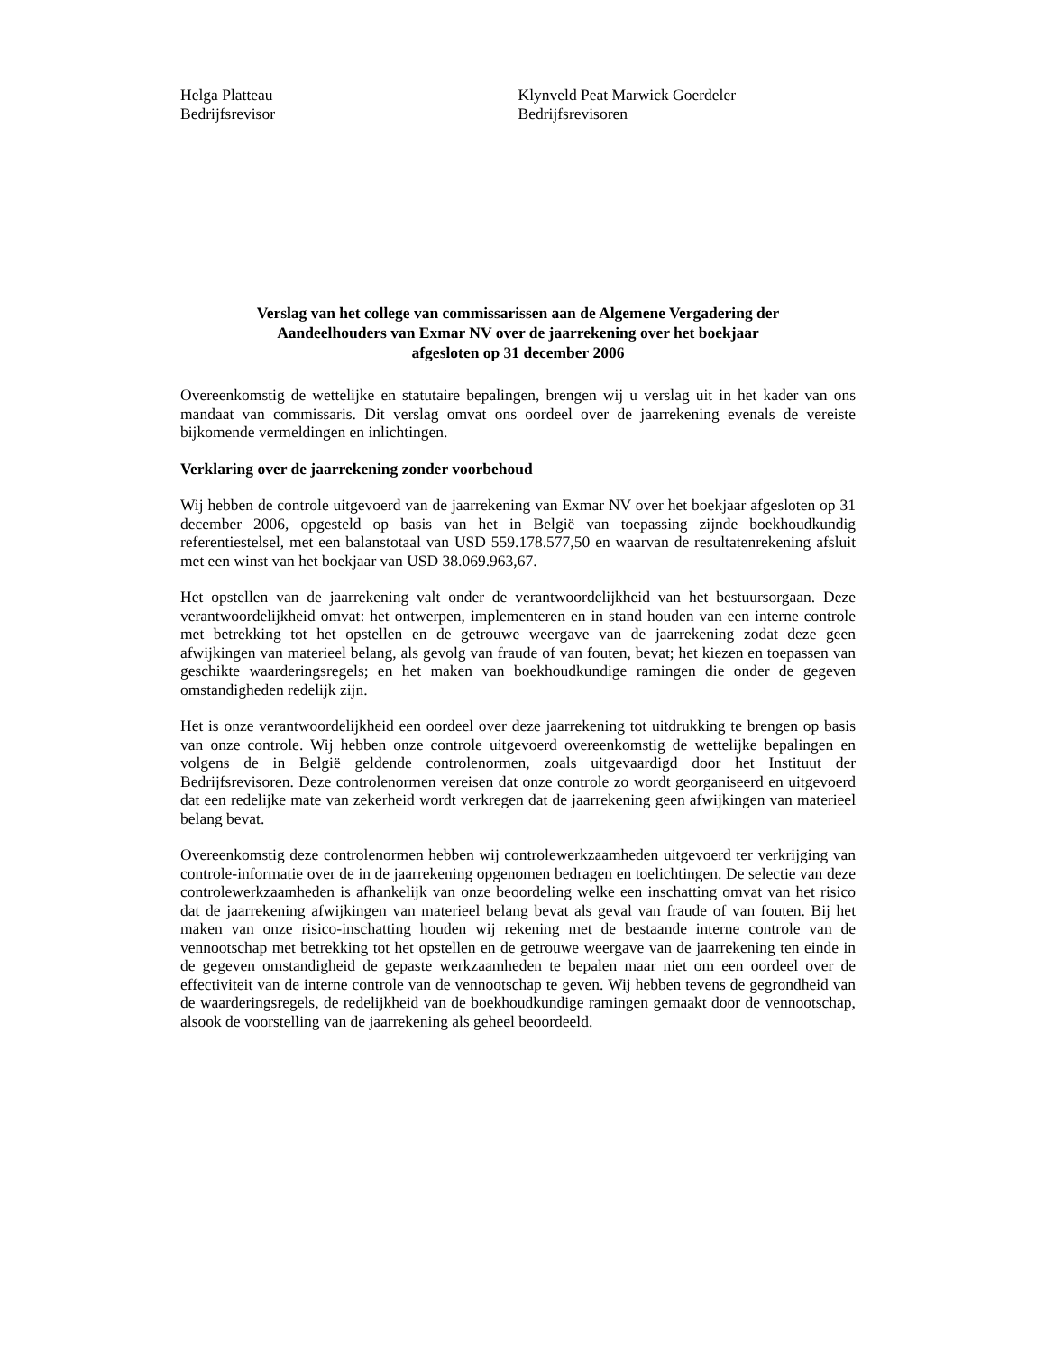Helga Platteau
Bedrijfsrevisor
Klynveld Peat Marwick Goerdeler
Bedrijfsrevisoren
Verslag van het college van commissarissen aan de Algemene Vergadering der
Aandeelhouders van Exmar NV over de jaarrekening over het boekjaar
afgesloten op 31 december 2006
Overeenkomstig de wettelijke en statutaire bepalingen, brengen wij u verslag uit in het kader van ons mandaat van commissaris. Dit verslag omvat ons oordeel over de jaarrekening evenals de vereiste bijkomende vermeldingen en inlichtingen.
Verklaring over de jaarrekening zonder voorbehoud
Wij hebben de controle uitgevoerd van de jaarrekening van Exmar NV over het boekjaar afgesloten op 31 december 2006, opgesteld op basis van het in België van toepassing zijnde boekhoudkundig referentiestelsel, met een balanstotaal van USD 559.178.577,50 en waarvan de resultatenrekening afsluit met een winst van het boekjaar van USD 38.069.963,67.
Het opstellen van de jaarrekening valt onder de verantwoordelijkheid van het bestuursorgaan. Deze verantwoordelijkheid omvat: het ontwerpen, implementeren en in stand houden van een interne controle met betrekking tot het opstellen en de getrouwe weergave van de jaarrekening zodat deze geen afwijkingen van materieel belang, als gevolg van fraude of van fouten, bevat; het kiezen en toepassen van geschikte waarderingsregels; en het maken van boekhoudkundige ramingen die onder de gegeven omstandigheden redelijk zijn.
Het is onze verantwoordelijkheid een oordeel over deze jaarrekening tot uitdrukking te brengen op basis van onze controle. Wij hebben onze controle uitgevoerd overeenkomstig de wettelijke bepalingen en volgens de in België geldende controlenormen, zoals uitgevaardigd door het Instituut der Bedrijfsrevisoren. Deze controlenormen vereisen dat onze controle zo wordt georganiseerd en uitgevoerd dat een redelijke mate van zekerheid wordt verkregen dat de jaarrekening geen afwijkingen van materieel belang bevat.
Overeenkomstig deze controlenormen hebben wij controlewerkzaamheden uitgevoerd ter verkrijging van controle-informatie over de in de jaarrekening opgenomen bedragen en toelichtingen. De selectie van deze controlewerkzaamheden is afhankelijk van onze beoordeling welke een inschatting omvat van het risico dat de jaarrekening afwijkingen van materieel belang bevat als geval van fraude of van fouten. Bij het maken van onze risico-inschatting houden wij rekening met de bestaande interne controle van de vennootschap met betrekking tot het opstellen en de getrouwe weergave van de jaarrekening ten einde in de gegeven omstandigheid de gepaste werkzaamheden te bepalen maar niet om een oordeel over de effectiviteit van de interne controle van de vennootschap te geven. Wij hebben tevens de gegrondheid van de waarderingsregels, de redelijkheid van de boekhoudkundige ramingen gemaakt door de vennootschap, alsook de voorstelling van de jaarrekening als geheel beoordeeld.